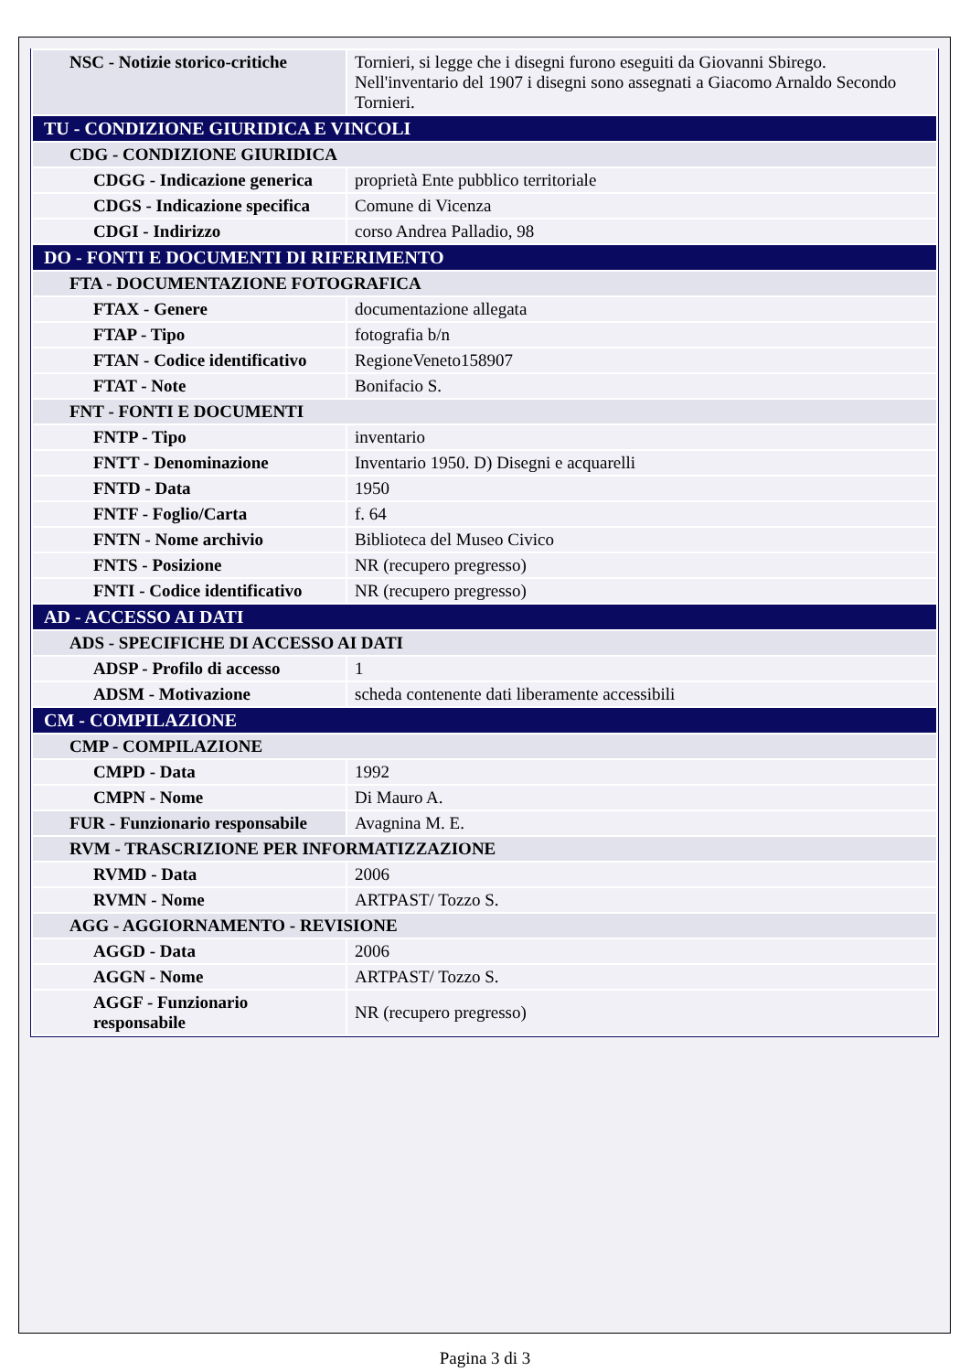| NSC - Notizie storico-critiche | Tornieri, si legge che i disegni furono eseguiti da Giovanni Sbirego. Nell'inventario del 1907 i disegni sono assegnati a Giacomo Arnaldo Secondo Tornieri. |
| TU - CONDIZIONE GIURIDICA E VINCOLI | |
| CDG - CONDIZIONE GIURIDICA | |
| CDGG - Indicazione generica | proprietà Ente pubblico territoriale |
| CDGS - Indicazione specifica | Comune di Vicenza |
| CDGI - Indirizzo | corso Andrea Palladio, 98 |
| DO - FONTI E DOCUMENTI DI RIFERIMENTO | |
| FTA - DOCUMENTAZIONE FOTOGRAFICA | |
| FTAX - Genere | documentazione allegata |
| FTAP - Tipo | fotografia b/n |
| FTAN - Codice identificativo | RegioneVeneto158907 |
| FTAT - Note | Bonifacio S. |
| FNT - FONTI E DOCUMENTI | |
| FNTP - Tipo | inventario |
| FNTT - Denominazione | Inventario 1950. D) Disegni e acquarelli |
| FNTD - Data | 1950 |
| FNTF - Foglio/Carta | f. 64 |
| FNTN - Nome archivio | Biblioteca del Museo Civico |
| FNTS - Posizione | NR (recupero pregresso) |
| FNTI - Codice identificativo | NR (recupero pregresso) |
| AD - ACCESSO AI DATI | |
| ADS - SPECIFICHE DI ACCESSO AI DATI | |
| ADSP - Profilo di accesso | 1 |
| ADSM - Motivazione | scheda contenente dati liberamente accessibili |
| CM - COMPILAZIONE | |
| CMP - COMPILAZIONE | |
| CMPD - Data | 1992 |
| CMPN - Nome | Di Mauro A. |
| FUR - Funzionario responsabile | Avagnina M. E. |
| RVM - TRASCRIZIONE PER INFORMATIZZAZIONE | |
| RVMD - Data | 2006 |
| RVMN - Nome | ARTPAST/ Tozzo S. |
| AGG - AGGIORNAMENTO - REVISIONE | |
| AGGD - Data | 2006 |
| AGGN - Nome | ARTPAST/ Tozzo S. |
| AGGF - Funzionario responsabile | NR (recupero pregresso) |
Pagina 3 di 3